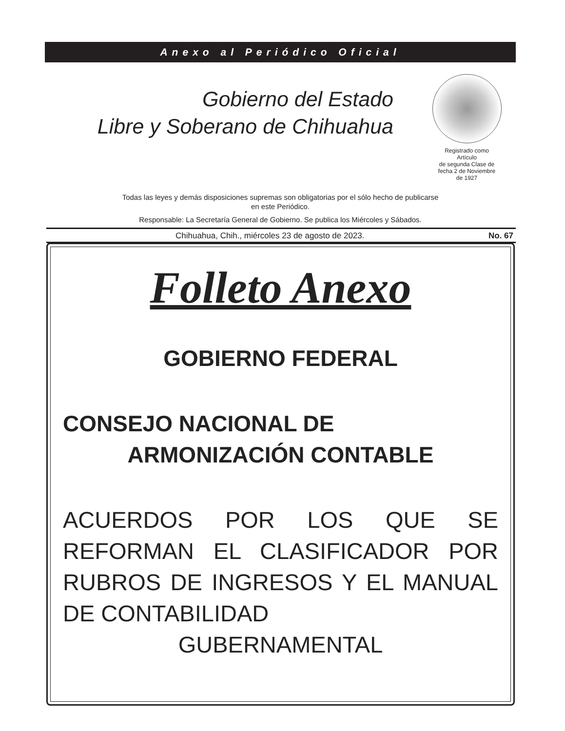Anexo al Periódico Oficial
Gobierno del Estado
Libre y Soberano de Chihuahua
Registrado como
Artículo
de segunda Clase de
fecha 2 de Noviembre
de 1927
Todas las leyes y demás disposiciones supremas son obligatorias por el sólo hecho de publicarse
en este Periódico.
Responsable: La Secretaría General de Gobierno. Se publica los Miércoles y Sábados.
Chihuahua, Chih., miércoles 23 de agosto de 2023. No. 67
Folleto Anexo
GOBIERNO FEDERAL
CONSEJO NACIONAL DE
ARMONIZACIÓN CONTABLE
ACUERDOS POR LOS QUE SE REFORMAN EL CLASIFICADOR POR RUBROS DE INGRESOS Y EL MANUAL DE CONTABILIDAD
GUBERNAMENTAL